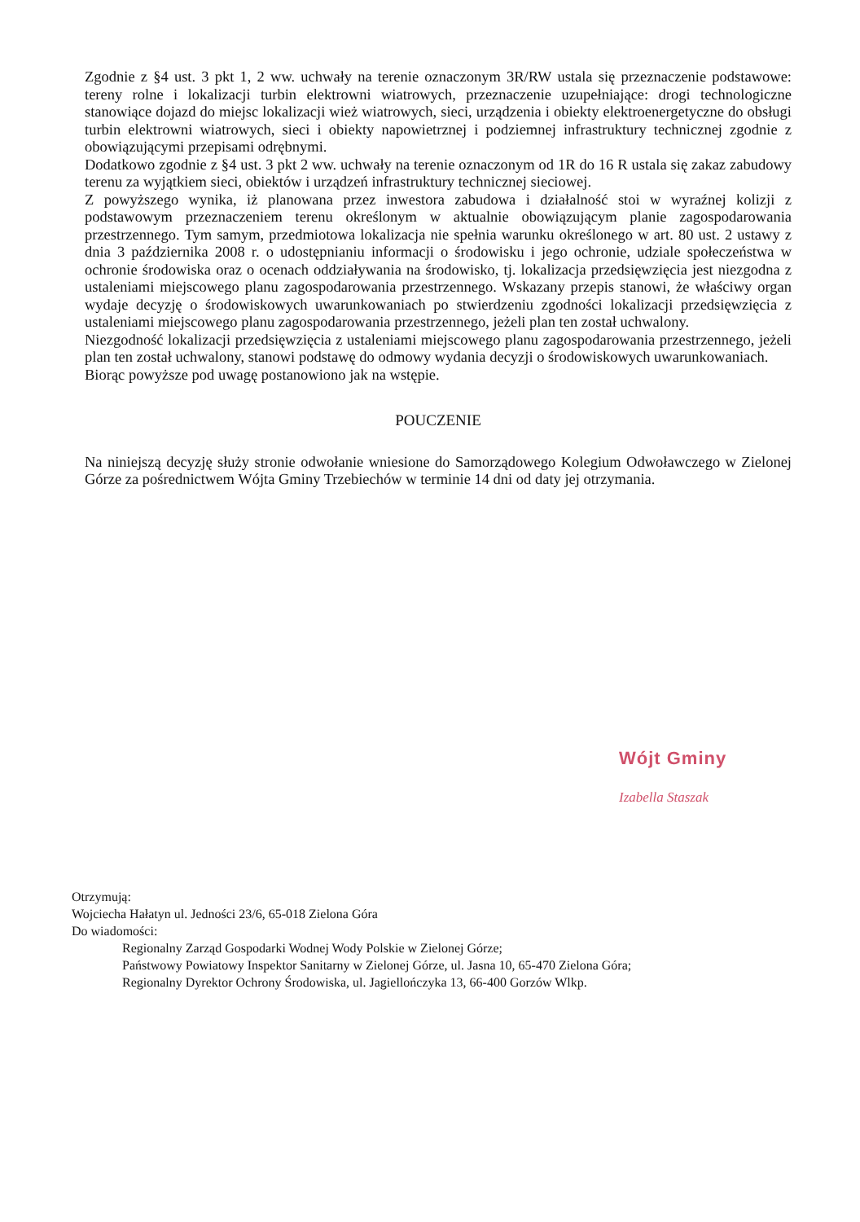Zgodnie z §4 ust. 3 pkt 1, 2 ww. uchwały na terenie oznaczonym 3R/RW ustala się przeznaczenie podstawowe: tereny rolne i lokalizacji turbin elektrowni wiatrowych, przeznaczenie uzupełniające: drogi technologiczne stanowiące dojazd do miejsc lokalizacji wież wiatrowych, sieci, urządzenia i obiekty elektroenergetyczne do obsługi turbin elektrowni wiatrowych, sieci i obiekty napowietrznej i podziemnej infrastruktury technicznej zgodnie z obowiązującymi przepisami odrębnymi.
Dodatkowo zgodnie z §4 ust. 3 pkt 2 ww. uchwały na terenie oznaczonym od 1R do 16 R ustala się zakaz zabudowy terenu za wyjątkiem sieci, obiektów i urządzeń infrastruktury technicznej sieciowej.
Z powyższego wynika, iż planowana przez inwestora zabudowa i działalność stoi w wyraźnej kolizji z podstawowym przeznaczeniem terenu określonym w aktualnie obowiązującym planie zagospodarowania przestrzennego. Tym samym, przedmiotowa lokalizacja nie spełnia warunku określonego w art. 80 ust. 2 ustawy z dnia 3 października 2008 r. o udostępnianiu informacji o środowisku i jego ochronie, udziale społeczeństwa w ochronie środowiska oraz o ocenach oddziaływania na środowisko, tj. lokalizacja przedsięwzięcia jest niezgodna z ustaleniami miejscowego planu zagospodarowania przestrzennego. Wskazany przepis stanowi, że właściwy organ wydaje decyzję o środowiskowych uwarunkowaniach po stwierdzeniu zgodności lokalizacji przedsięwzięcia z ustaleniami miejscowego planu zagospodarowania przestrzennego, jeżeli plan ten został uchwalony.
Niezgodność lokalizacji przedsięwzięcia z ustaleniami miejscowego planu zagospodarowania przestrzennego, jeżeli plan ten został uchwalony, stanowi podstawę do odmowy wydania decyzji o środowiskowych uwarunkowaniach.
Biorąc powyższe pod uwagę postanowiono jak na wstępie.
POUCZENIE
Na niniejszą decyzję służy stronie odwołanie wniesione do Samorządowego Kolegium Odwoławczego w Zielonej Górze za pośrednictwem Wójta Gminy Trzebiechów w terminie 14 dni od daty jej otrzymania.
Wójt Gminy
Izabella Staszak
Otrzymują:
Wojciecha Hałatyn ul. Jedności 23/6, 65-018 Zielona Góra
Do wiadomości:
Regionalny Zarząd Gospodarki Wodnej Wody Polskie w Zielonej Górze;
Państwowy Powiatowy Inspektor Sanitarny w Zielonej Górze, ul. Jasna 10, 65-470 Zielona Góra;
Regionalny Dyrektor Ochrony Środowiska, ul. Jagiellończyka 13, 66-400 Gorzów Wlkp.